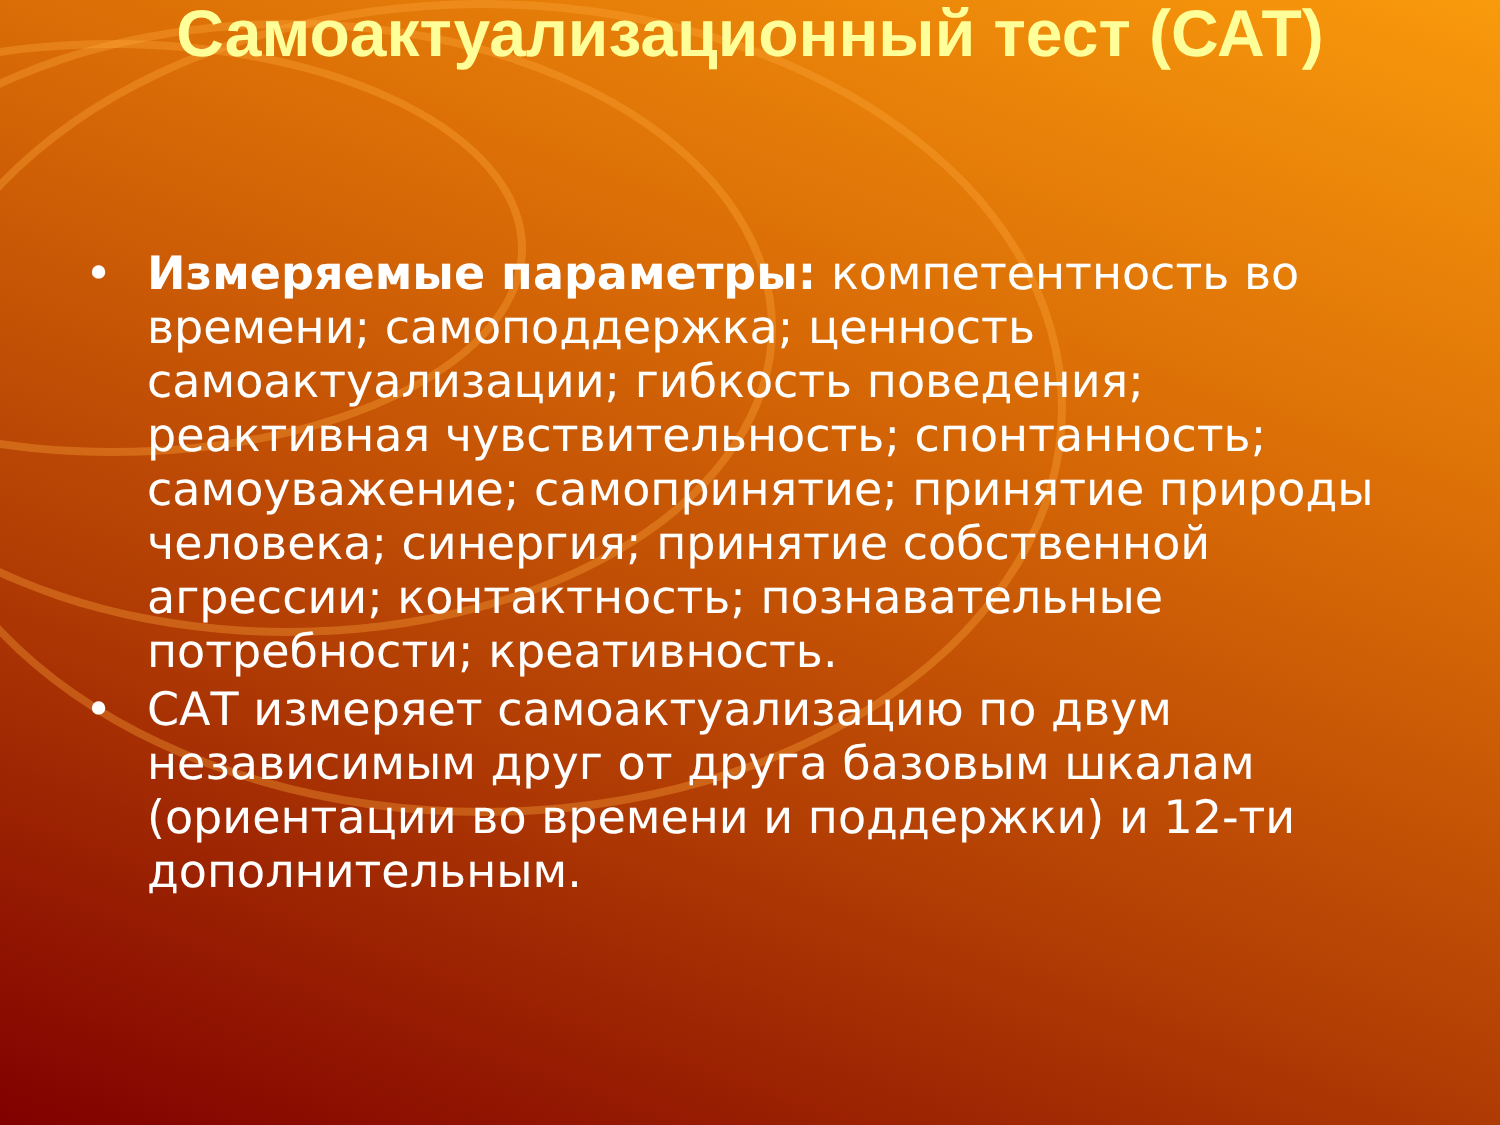Самоактуализационный тест (САТ)
• Измеряемые параметры: компетентность во времени; самоподдержка; ценность самоактуализации; гибкость поведения; реактивная чувствительность; спонтанность; самоуважение; самопринятие; принятие природы человека; синергия; принятие собственной агрессии; контактность; познавательные потребности; креативность.
• САТ измеряет самоактуализацию по двум независимым друг от друга базовым шкалам (ориентации во времени и поддержки) и 12-ти дополнительным.